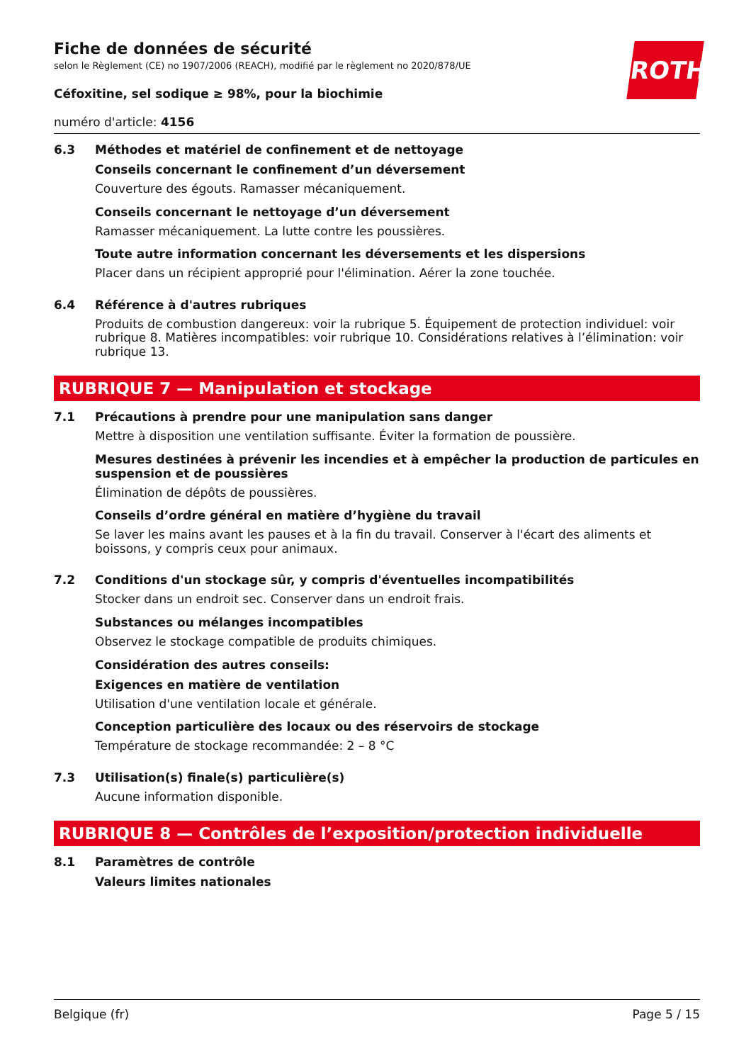ROTH
Fiche de données de sécurité
selon le Règlement (CE) no 1907/2006 (REACH), modifié par le règlement no 2020/878/UE
Céfoxitine, sel sodique ≥ 98%, pour la biochimie
numéro d'article: 4156
6.3 Méthodes et matériel de confinement et de nettoyage
Conseils concernant le confinement d’un déversement
Couverture des égouts. Ramasser mécaniquement.
Conseils concernant le nettoyage d’un déversement
Ramasser mécaniquement. La lutte contre les poussières.
Toute autre information concernant les déversements et les dispersions
Placer dans un récipient approprié pour l'élimination. Aérer la zone touchée.
6.4 Référence à d'autres rubriques
Produits de combustion dangereux: voir la rubrique 5. Équipement de protection individuel: voir rubrique 8. Matières incompatibles: voir rubrique 10. Considérations relatives à l’élimination: voir rubrique 13.
RUBRIQUE 7 — Manipulation et stockage
7.1 Précautions à prendre pour une manipulation sans danger
Mettre à disposition une ventilation suffisante. Éviter la formation de poussière.
Mesures destinées à prévenir les incendies et à empêcher la production de particules en suspension et de poussières
Élimination de dépôts de poussières.
Conseils d’ordre général en matière d’hygiène du travail
Se laver les mains avant les pauses et à la fin du travail. Conserver à l'écart des aliments et boissons, y compris ceux pour animaux.
7.2 Conditions d'un stockage sûr, y compris d'éventuelles incompatibilités
Stocker dans un endroit sec. Conserver dans un endroit frais.
Substances ou mélanges incompatibles
Observez le stockage compatible de produits chimiques.
Considération des autres conseils:
Exigences en matière de ventilation
Utilisation d'une ventilation locale et générale.
Conception particulière des locaux ou des réservoirs de stockage
Température de stockage recommandée: 2 – 8 °C
7.3 Utilisation(s) finale(s) particulière(s)
Aucune information disponible.
RUBRIQUE 8 — Contrôles de l’exposition/protection individuelle
8.1 Paramètres de contrôle
Valeurs limites nationales
Belgique (fr) Page 5 / 15